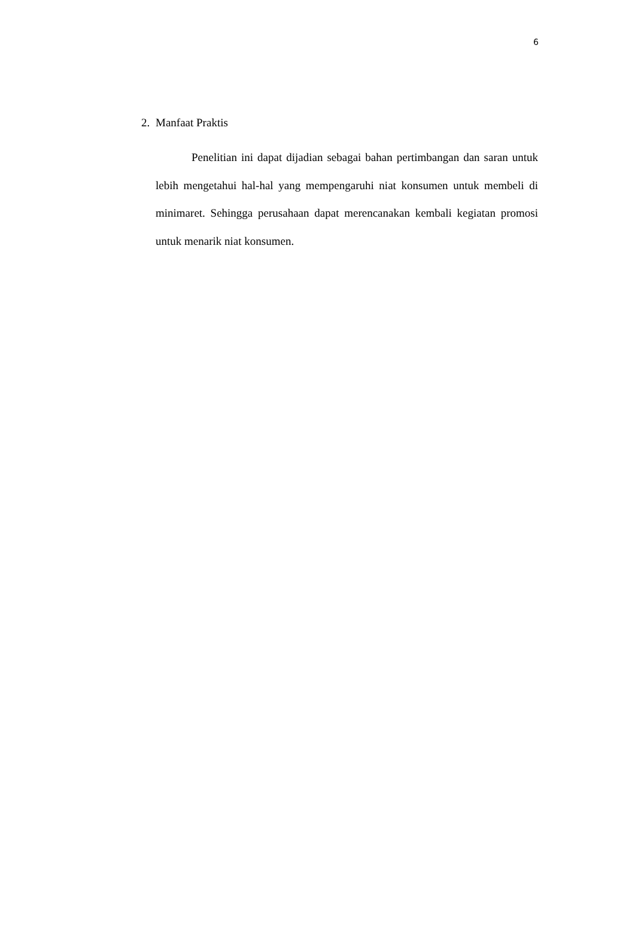6
2. Manfaat Praktis
Penelitian ini dapat dijadian sebagai bahan pertimbangan dan saran untuk lebih mengetahui hal-hal yang mempengaruhi niat konsumen untuk membeli di minimaret. Sehingga perusahaan dapat merencanakan kembali kegiatan promosi untuk menarik niat konsumen.